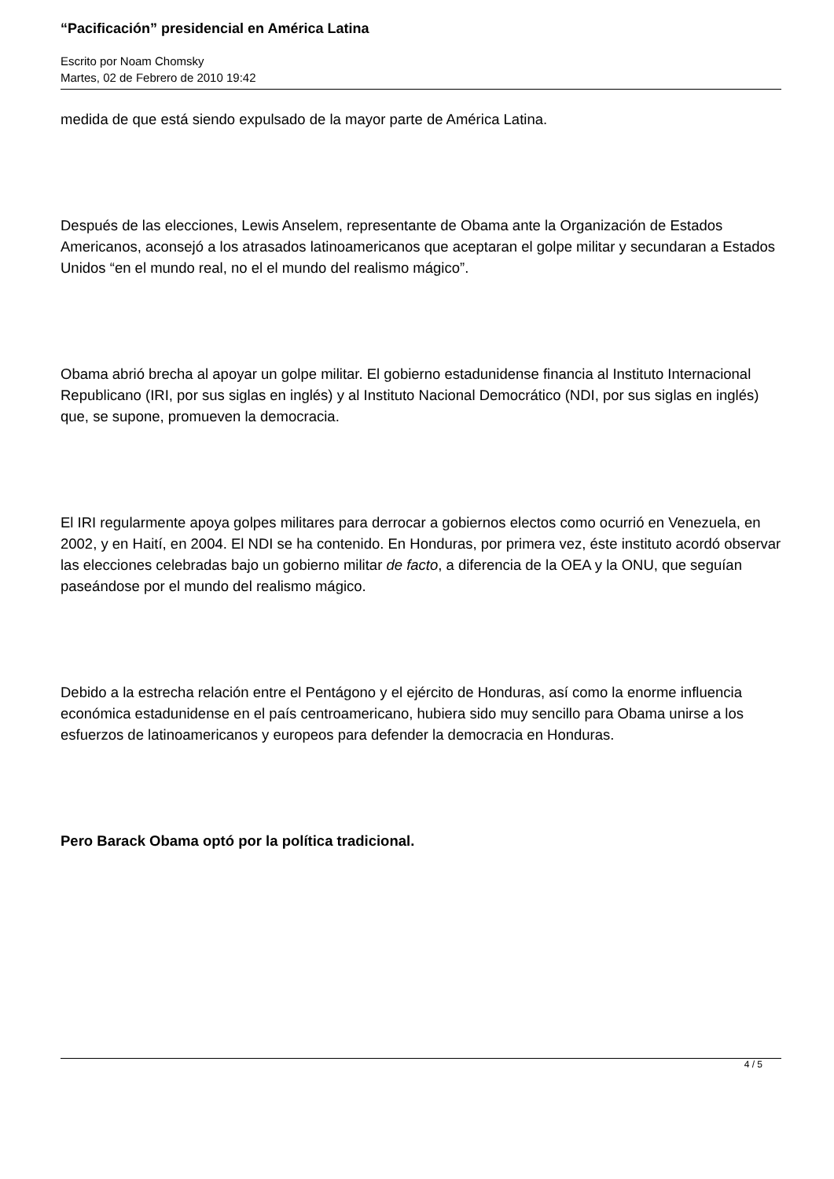“Pacificación” presidencial en América Latina
Escrito por Noam Chomsky
Martes, 02 de Febrero de 2010 19:42
medida de que está siendo expulsado de la mayor parte de América Latina.
Después de las elecciones, Lewis Anselem, representante de Obama ante la Organización de Estados Americanos, aconsejó a los atrasados latinoamericanos que aceptaran el golpe militar y secundaran a Estados Unidos “en el mundo real, no el el mundo del realismo mágico”.
Obama abrió brecha al apoyar un golpe militar. El gobierno estadunidense financia al Instituto Internacional Republicano (IRI, por sus siglas en inglés) y al Instituto Nacional Democrático (NDI, por sus siglas en inglés) que, se supone, promueven la democracia.
El IRI regularmente apoya golpes militares para derrocar a gobiernos electos como ocurrió en Venezuela, en 2002, y en Haití, en 2004. El NDI se ha contenido. En Honduras, por primera vez, éste instituto acordó observar las elecciones celebradas bajo un gobierno militar de facto, a diferencia de la OEA y la ONU, que seguían paseándose por el mundo del realismo mágico.
Debido a la estrecha relación entre el Pentágono y el ejército de Honduras, así como la enorme influencia económica estadunidense en el país centroamericano, hubiera sido muy sencillo para Obama unirse a los esfuerzos de latinoamericanos y europeos para defender la democracia en Honduras.
Pero Barack Obama optó por la política tradicional.
4 / 5